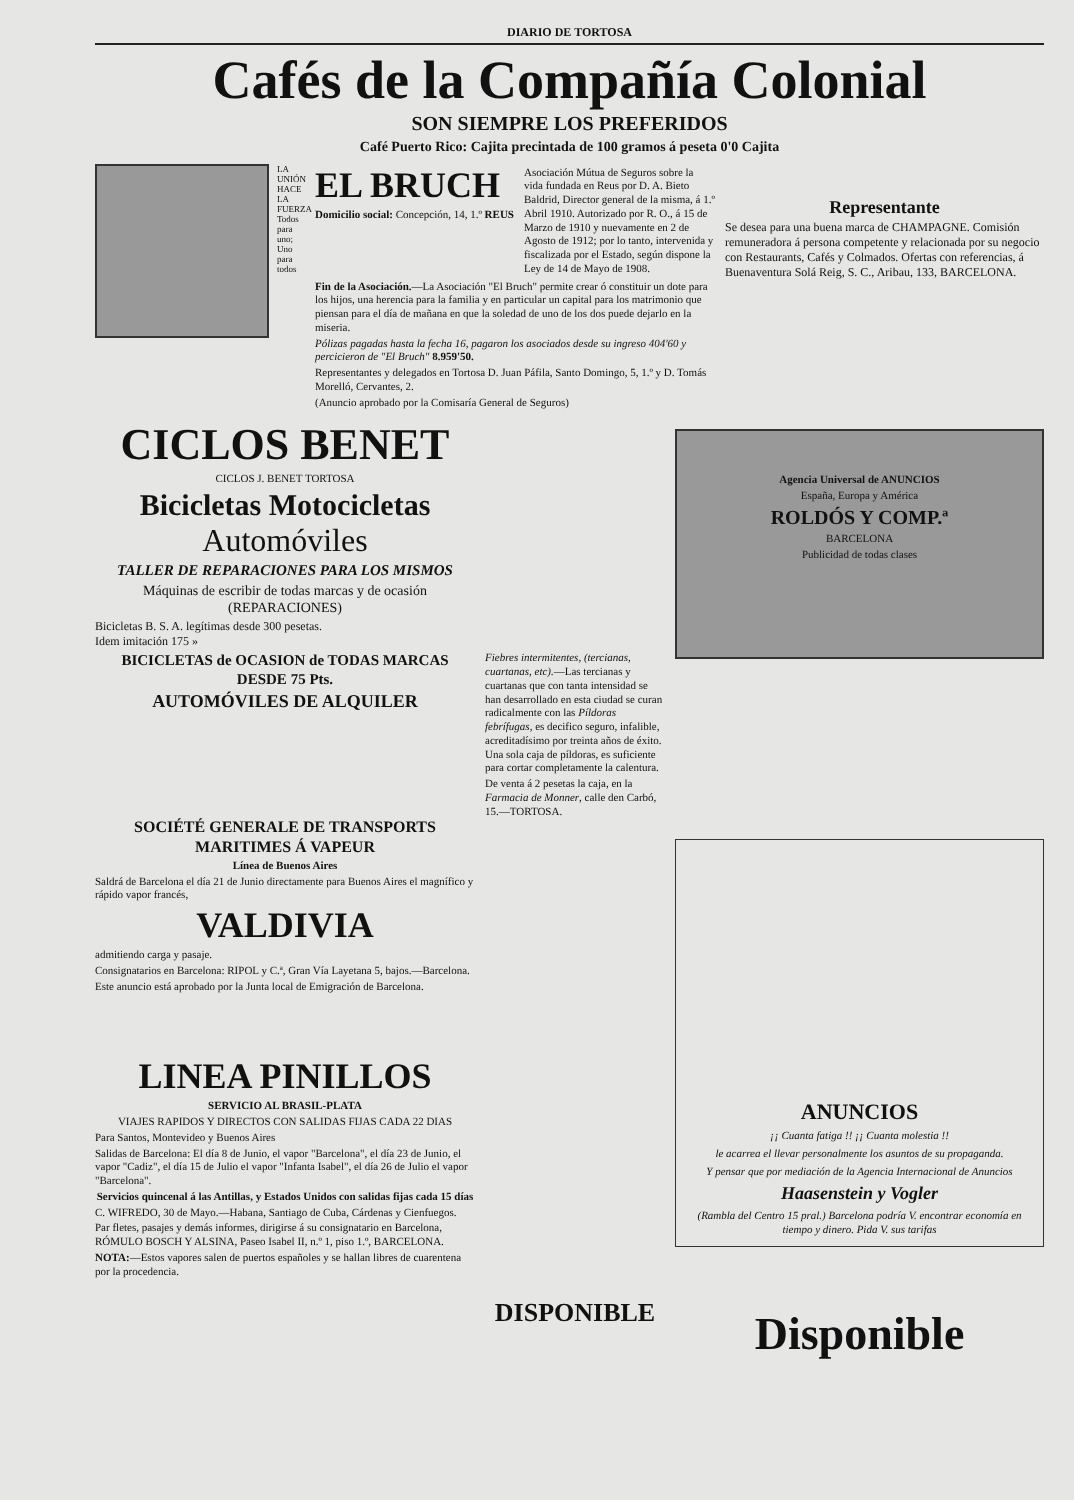DIARIO DE TORTOSA
Cafés de la Compañía Colonial
SON SIEMPRE LOS PREFERIDOS
Café Puerto Rico: Cajita precintada de 100 gramos á peseta 0'0 Cajita
LA UNIÓN HACE LA FUERZA Todos para uno; Uno para todos
EL BRUCH
Domicilio social: Concepción, 14, 1.º REUS
Asociación Mútua de Seguros sobre la vida fundada en Reus por D. A. Bieto Baldrid, Director general de la misma, á 1.º Abril 1910. Autorizado por R. O., á 15 de Marzo de 1910 y nuevamente en 2 de Agosto de 1912; por lo tanto, intervenida y fiscalizada por el Estado, según dispone la Ley de 14 de Mayo de 1908.
Fin de la Asociación.—La Asociación "El Bruch" permite crear ó constituir un dote para los hijos, una herencia para la familia y en particular un capital para los matrimonio que piensan para el día de mañana en que la soledad de uno de los dos puede dejarlo en la miseria.
Pólizas pagadas hasta la fecha 16, pagaron los asociados desde su ingreso 404'60 y percicieron de "El Bruch" 8.959'50.
Representantes y delegados en Tortosa D. Juan Páfila, Santo Domingo, 5, 1.º y D. Tomás Morelló, Cervantes, 2.
(Anuncio aprobado por la Comisaría General de Seguros)
Representante
Se desea para una buena marca de CHAMPAGNE. Comisión remuneradora á persona competente y relacionada por su negocio con Restaurants, Cafés y Colmados. Ofertas con referencias, á Buenaventura Solá Reig, S. C., Aribau, 133, BARCELONA.
CICLOS BENET
CICLOS J. BENET TORTOSA
Bicicletas Motocicletas
Automóviles
TALLER DE REPARACIONES PARA LOS MISMOS
Máquinas de escribir de todas marcas y de ocasión (REPARACIONES)
Bicicletas B. S. A. legítimas desde 300 pesetas.
Idem imitación 175 »
BICICLETAS de OCASION de TODAS MARCAS DESDE 75 Pts.
AUTOMÓVILES DE ALQUILER
SOCIÉTÉ GENERALE DE TRANSPORTS MARITIMES Á VAPEUR
Línea de Buenos Aires
Saldrá de Barcelona el día 21 de Junio directamente para Buenos Aires el magnífico y rápido vapor francés,
VALDIVIA
admitiendo carga y pasaje.
Consignatarios en Barcelona: RIPOL y C.ª, Gran Vía Layetana 5, bajos.—Barcelona.
Este anuncio está aprobado por la Junta local de Emigración de Barcelona.
LINEA PINILLOS
SERVICIO AL BRASIL-PLATA
VIAJES RAPIDOS Y DIRECTOS CON SALIDAS FIJAS CADA 22 DIAS
Para Santos, Montevideo y Buenos Aires
Salidas de Barcelona: El día 8 de Junio, el vapor "Barcelona", el día 23 de Junio, el vapor "Cadiz", el día 15 de Julio el vapor "Infanta Isabel", el día 26 de Julio el vapor "Barcelona".
Servicios quincenal á las Antillas, y Estados Unidos con salidas fijas cada 15 días
C. WIFREDO, 30 de Mayo.—Habana, Santiago de Cuba, Cárdenas y Cienfuegos.
Par fletes, pasajes y demás informes, dirigirse á su consignatario en Barcelona, RÓMULO BOSCH Y ALSINA, Paseo Isabel II, n.º 1, piso 1.º, BARCELONA.
NOTA:—Estos vapores salen de puertos españoles y se hallan libres de cuarentena por la procedencia.
Fiebres intermitentes, (tercianas, cuartanas, etc).—Las tercianas y cuartanas que con tanta intensidad se han desarrollado en esta ciudad se curan radicalmente con las Píldoras febrífugas, es decifico seguro, infalible, acreditadísimo por treinta años de éxito. Una sola caja de píldoras, es suficiente para cortar completamente la calentura.
De venta á 2 pesetas la caja, en la Farmacia de Monner, calle den Carbó, 15.—TORTOSA.
DISPONIBLE
Agencia Universal de ANUNCIOS
España, Europa y América
ROLDÓS Y COMP.ª
BARCELONA
Publicidad de todas clases
ANUNCIOS
¡¡ Cuanta fatiga !! ¡¡ Cuanta molestia !!
le acarrea el llevar personalmente los asuntos de su propaganda.
Y pensar que por mediación de la Agencia Internacional de Anuncios
Haasenstein y Vogler
(Rambla del Centro 15 pral.) Barcelona podría V. encontrar economía en tiempo y dinero. Pida V. sus tarifas
Disponible